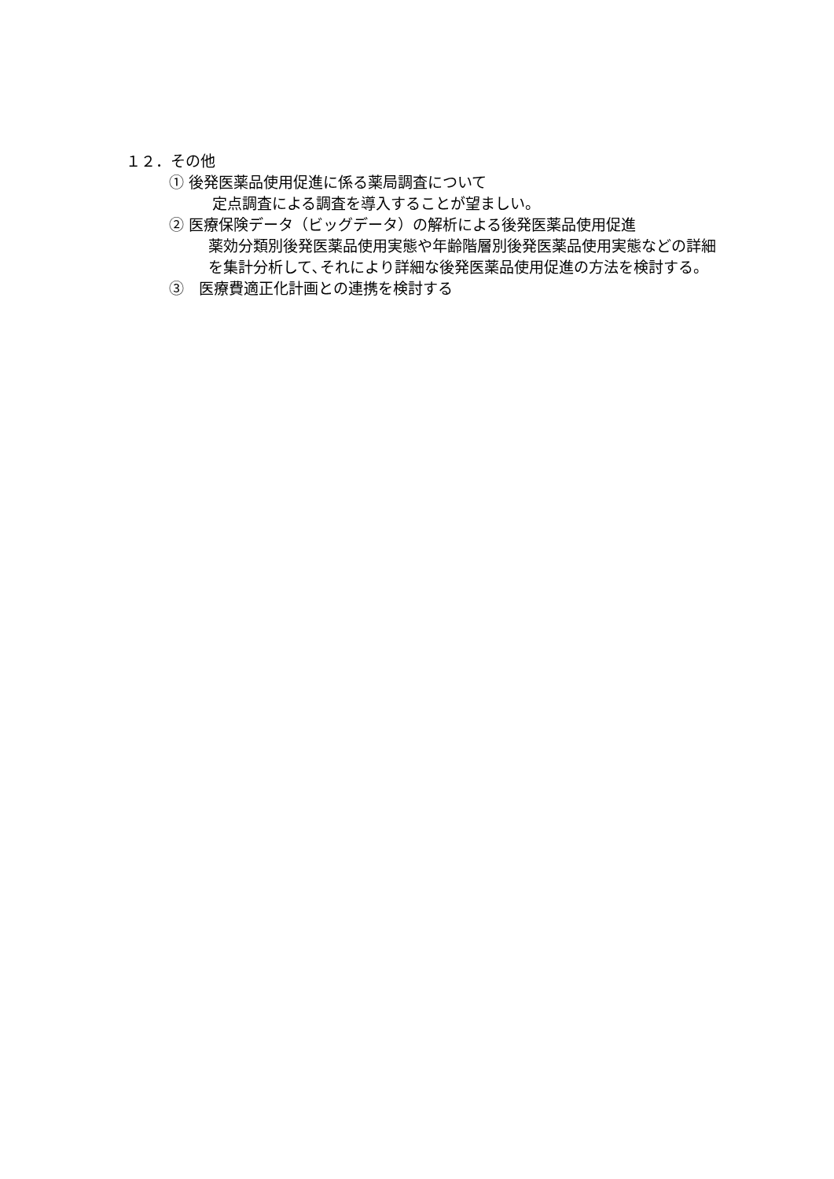１２．その他
① 後発医薬品使用促進に係る薬局調査について
定点調査による調査を導入することが望ましい。
② 医療保険データ（ビッグデータ）の解析による後発医薬品使用促進
薬効分類別後発医薬品使用実態や年齢階層別後発医薬品使用実態などの詳細を集計分析して､それにより詳細な後発医薬品使用促進の方法を検討する。
③　医療費適正化計画との連携を検討する